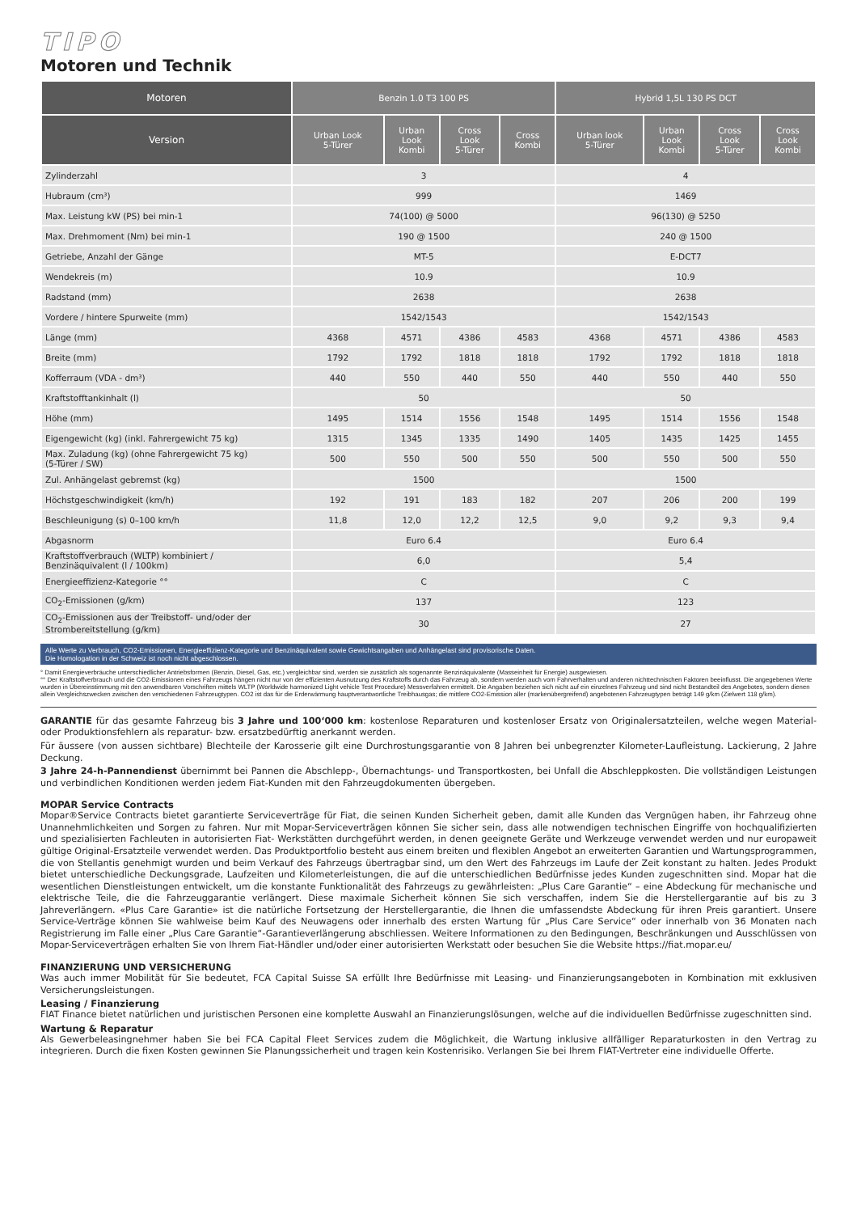TIPO
Motoren und Technik
| Motoren | Benzin 1.0 T3 100 PS | | | | Hybrid 1,5L 130 PS DCT | | | |
| --- | --- | --- | --- | --- | --- | --- | --- | --- |
| Version | Urban Look 5-Türer | Urban Look Kombi | Cross Look 5-Türer | Cross Kombi | Urban look 5-Türer | Urban Look Kombi | Cross Look 5-Türer | Cross Look Kombi |
| Zylinderzahl | 3 | | | | 4 | | | |
| Hubraum (cm³) | 999 | | | | 1469 | | | |
| Max. Leistung kW (PS) bei min-1 | 74(100) @ 5000 | | | | 96(130) @ 5250 | | | |
| Max. Drehmoment (Nm) bei min-1 | 190 @ 1500 | | | | 240 @ 1500 | | | |
| Getriebe, Anzahl der Gänge | MT-5 | | | | E-DCT7 | | | |
| Wendekreis (m) | 10.9 | | | | 10.9 | | | |
| Radstand (mm) | 2638 | | | | 2638 | | | |
| Vordere / hintere Spurweite (mm) | 1542/1543 | | | | 1542/1543 | | | |
| Länge (mm) | 4368 | 4571 | 4386 | 4583 | 4368 | 4571 | 4386 | 4583 |
| Breite (mm) | 1792 | 1792 | 1818 | 1818 | 1792 | 1792 | 1818 | 1818 |
| Kofferraum (VDA - dm³) | 440 | 550 | 440 | 550 | 440 | 550 | 440 | 550 |
| Kraftstofftankinhalt (l) | 50 | | | | 50 | | | |
| Höhe (mm) | 1495 | 1514 | 1556 | 1548 | 1495 | 1514 | 1556 | 1548 |
| Eigengewicht (kg) (inkl. Fahrergewicht 75 kg) | 1315 | 1345 | 1335 | 1490 | 1405 | 1435 | 1425 | 1455 |
| Max. Zuladung (kg) (ohne Fahrergewicht 75 kg) (5-Türer / SW) | 500 | 550 | 500 | 550 | 500 | 550 | 500 | 550 |
| Zul. Anhängelast gebremst (kg) | 1500 | | | | 1500 | | | |
| Höchstgeschwindigkeit (km/h) | 192 | 191 | 183 | 182 | 207 | 206 | 200 | 199 |
| Beschleunigung (s) 0–100 km/h | 11,8 | 12,0 | 12,2 | 12,5 | 9,0 | 9,2 | 9,3 | 9,4 |
| Abgasnorm | Euro 6.4 | | | | Euro 6.4 | | | |
| Kraftstoffverbrauch (WLTP) kombiniert / Benzinäquivalent (l / 100km) | 6,0 | | | | 5,4 | | | |
| Energieeffizienz-Kategorie °° | C | | | | C | | | |
| CO<sub>2</sub>-Emissionen (g/km) | 137 | | | | 123 | | | |
| CO<sub>2</sub>-Emissionen aus der Treibstoff- und/oder der Strombereitstellung (g/km) | 30 | | | | 27 | | | |
Alle Werte zu Verbrauch, CO2-Emissionen, Energieeffizienz-Kategorie und Benzinäquivalent sowie Gewichtsangaben und Anhängelast sind provisorische Daten.
Die Homologation in der Schweiz ist noch nicht abgeschlossen.
° Damit Energieverbräuche unterschiedlicher Antriebsformen (Benzin, Diesel, Gas, etc.) vergleichbar sind, werden sie zusätzlich als sogenannte Benzinäquivalente (Masseinheit für Energie) ausgewiesen.
°° Der Kraftstoffverbrauch und die CO2-Emissionen eines Fahrzeugs hängen nicht nur von der effizienten Ausnutzung des Kraftstoffs durch das Fahrzeug ab, sondern werden auch vom Fahrverhalten und anderen nichttechnischen Faktoren beeinflusst. Die angegebenen Werte wurden in Übereinstimmung mit den anwendbaren Vorschriften mittels WLTP (Worldwide harmonized Light vehicle Test Procedure) Messverfahren ermittelt. Die Angaben beziehen sich nicht auf ein einzelnes Fahrzeug und sind nicht Bestandteil des Angebotes, sondern dienen allein Vergleichszwecken zwischen den verschiedenen Fahrzeugtypen. CO2 ist das für die Erderwärmung hauptverantwortliche Treibhausgas; die mittlere CO2-Emission aller (markenübergreifend) angebotenen Fahrzeugtypen beträgt 149 g/km (Zielwert 118 g/km).
GARANTIE für das gesamte Fahrzeug bis 3 Jahre und 100‘000 km: kostenlose Reparaturen und kostenloser Ersatz von Originalersatzteilen, welche wegen Material- oder Produktionsfehlern als reparatur- bzw. ersatzbedürftig anerkannt werden.
Für äussere (von aussen sichtbare) Blechteile der Karosserie gilt eine Durchrostungsgarantie von 8 Jahren bei unbegrenzter Kilometer-Laufleistung. Lackierung, 2 Jahre Deckung.
3 Jahre 24-h-Pannendienst übernimmt bei Pannen die Abschlepp-, Übernachtungs- und Transportkosten, bei Unfall die Abschleppkosten. Die vollständigen Leistungen und verbindlichen Konditionen werden jedem Fiat-Kunden mit den Fahrzeugdokumenten übergeben.
MOPAR Service Contracts
Mopar®Service Contracts bietet garantierte Serviceverträge für Fiat, die seinen Kunden Sicherheit geben, damit alle Kunden das Vergnügen haben, ihr Fahrzeug ohne Unannehmlichkeiten und Sorgen zu fahren. Nur mit Mopar-Serviceverträgen können Sie sicher sein, dass alle notwendigen technischen Eingriffe von hochqualifizierten und spezialisierten Fachleuten in autorisierten Fiat- Werkstätten durchgeführt werden, in denen geeignete Geräte und Werkzeuge verwendet werden und nur europaweit gültige Original-Ersatzteile verwendet werden. Das Produktportfolio besteht aus einem breiten und flexiblen Angebot an erweiterten Garantien und Wartungsprogrammen, die von Stellantis genehmigt wurden und beim Verkauf des Fahrzeugs übertragbar sind, um den Wert des Fahrzeugs im Laufe der Zeit konstant zu halten. Jedes Produkt bietet unterschiedliche Deckungsgrade, Laufzeiten und Kilometerleistungen, die auf die unterschiedlichen Bedürfnisse jedes Kunden zugeschnitten sind. Mopar hat die wesentlichen Dienstleistungen entwickelt, um die konstante Funktionalität des Fahrzeugs zu gewährleisten: „Plus Care Garantie“ – eine Abdeckung für mechanische und elektrische Teile, die die Fahrzeuggarantie verlängert. Diese maximale Sicherheit können Sie sich verschaffen, indem Sie die Herstellergarantie auf bis zu 3 Jahreverlängern. «Plus Care Garantie» ist die natürliche Fortsetzung der Herstellergarantie, die Ihnen die umfassendste Abdeckung für ihren Preis garantiert. Unsere Service-Verträge können Sie wahlweise beim Kauf des Neuwagens oder innerhalb des ersten Wartung für „Plus Care Service“ oder innerhalb von 36 Monaten nach Registrierung im Falle einer „Plus Care Garantie“-Garantieverlängerung abschliessen. Weitere Informationen zu den Bedingungen, Beschränkungen und Ausschlüssen von Mopar-Serviceverträgen erhalten Sie von Ihrem Fiat-Händler und/oder einer autorisierten Werkstatt oder besuchen Sie die Website https://fiat.mopar.eu/
FINANZIERUNG UND VERSICHERUNG
Was auch immer Mobilität für Sie bedeutet, FCA Capital Suisse SA erfüllt Ihre Bedürfnisse mit Leasing- und Finanzierungsangeboten in Kombination mit exklusiven Versicherungsleistungen.
Leasing / Finanzierung
FIAT Finance bietet natürlichen und juristischen Personen eine komplette Auswahl an Finanzierungslösungen, welche auf die individuellen Bedürfnisse zugeschnitten sind.
Wartung & Reparatur
Als Gewerbeleasingnehmer haben Sie bei FCA Capital Fleet Services zudem die Möglichkeit, die Wartung inklusive allfälliger Reparaturkosten in den Vertrag zu integrieren. Durch die fixen Kosten gewinnen Sie Planungssicherheit und tragen kein Kostenrisiko. Verlangen Sie bei Ihrem FIAT-Vertreter eine individuelle Offerte.